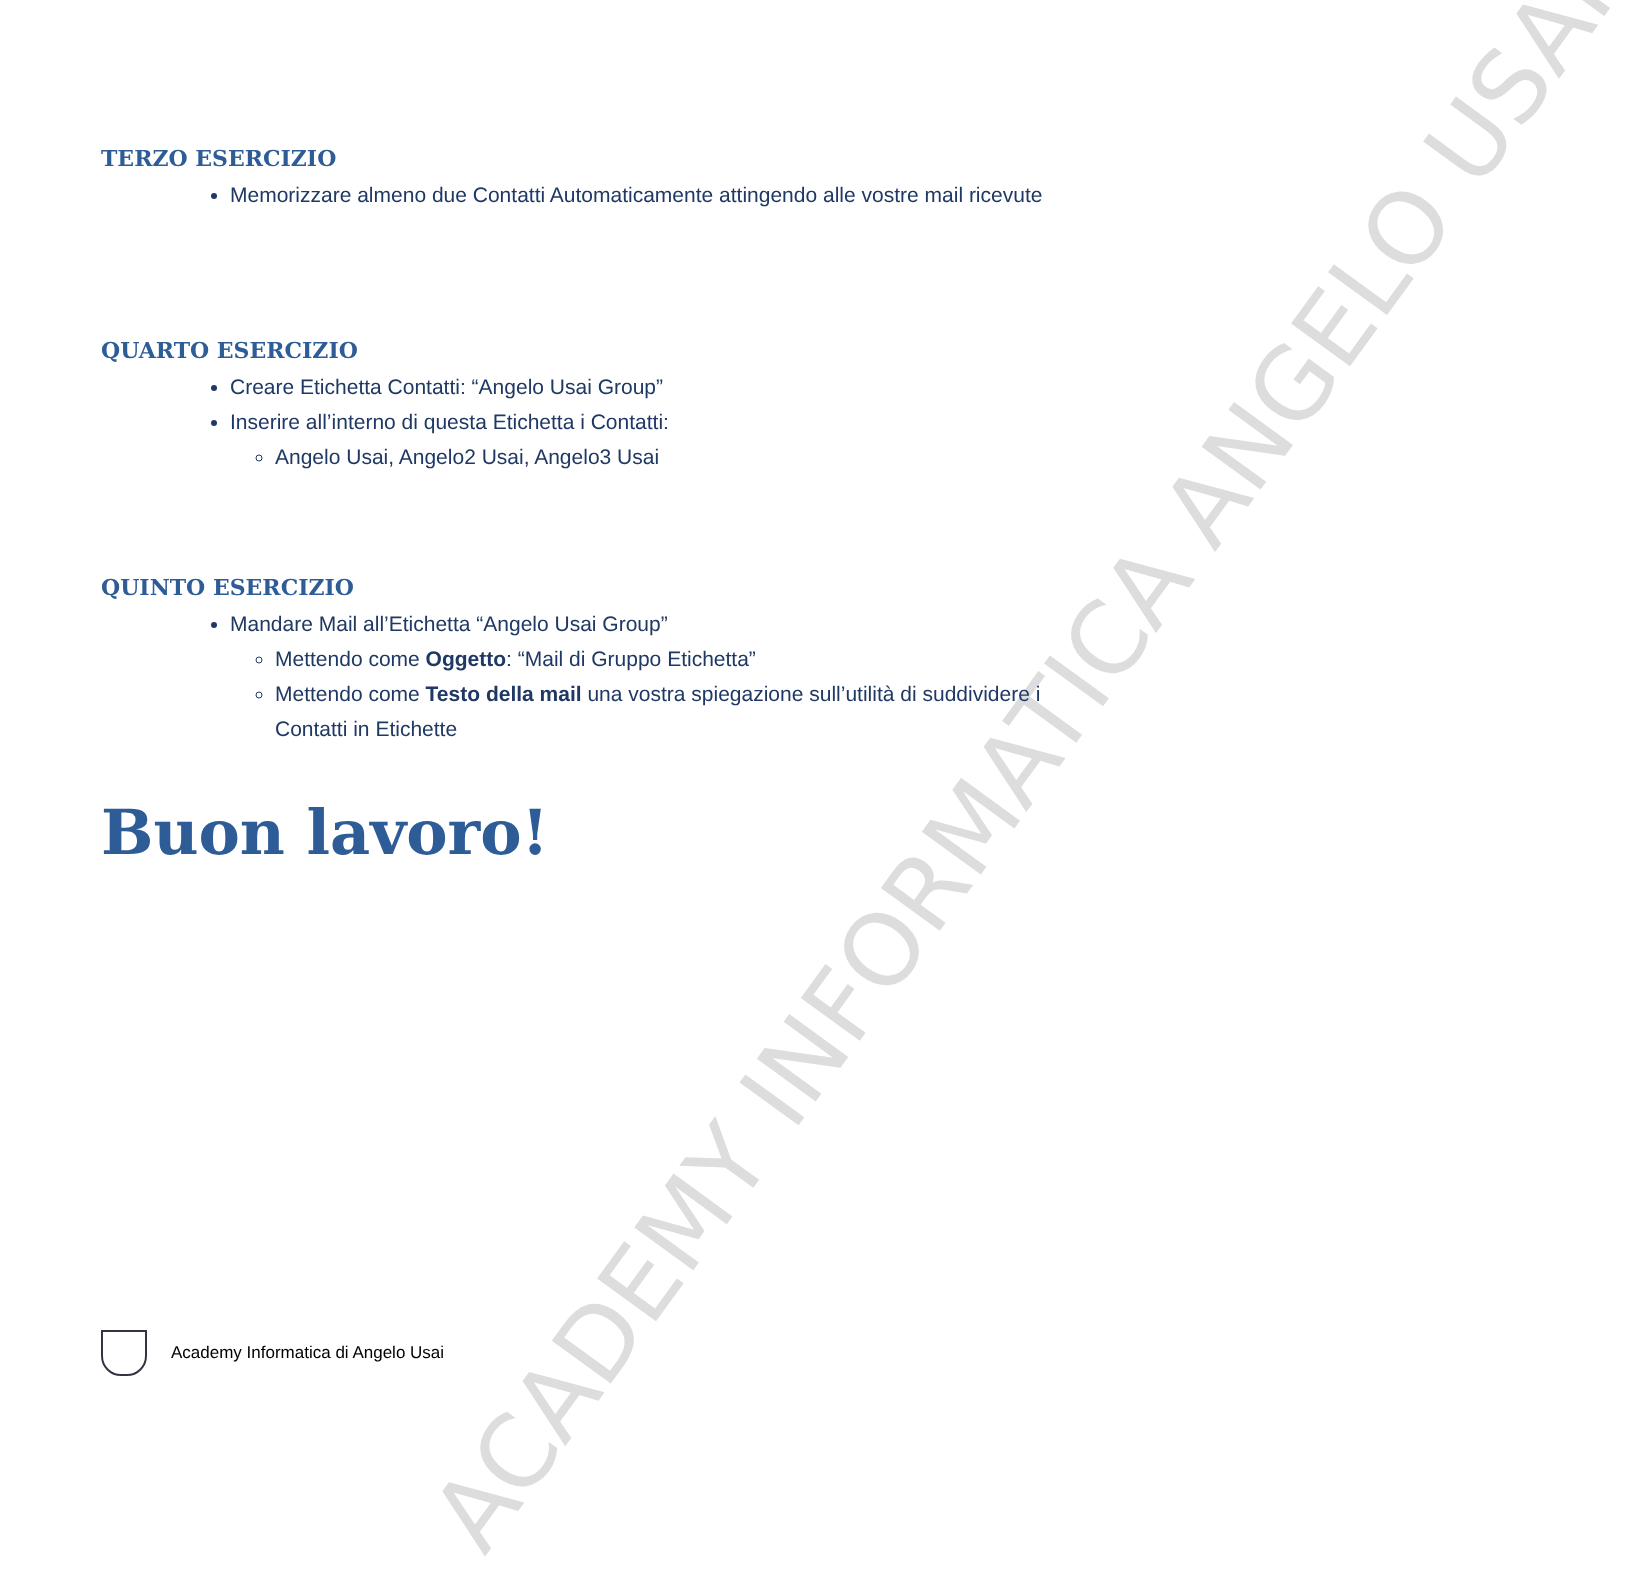ACADEMY INFORMATICA ANGELO USAI
TERZO ESERCIZIO
Memorizzare almeno due Contatti Automaticamente attingendo alle vostre mail ricevute
QUARTO ESERCIZIO
Creare Etichetta Contatti: “Angelo Usai Group”
Inserire all’interno di questa Etichetta i Contatti:
Angelo Usai, Angelo2 Usai, Angelo3 Usai
QUINTO ESERCIZIO
Mandare Mail all’Etichetta “Angelo Usai Group”
Mettendo come Oggetto: “Mail di Gruppo Etichetta”
Mettendo come Testo della mail una vostra spiegazione sull’utilità di suddividere i Contatti in Etichette
Buon lavoro!
Academy Informatica di Angelo Usai